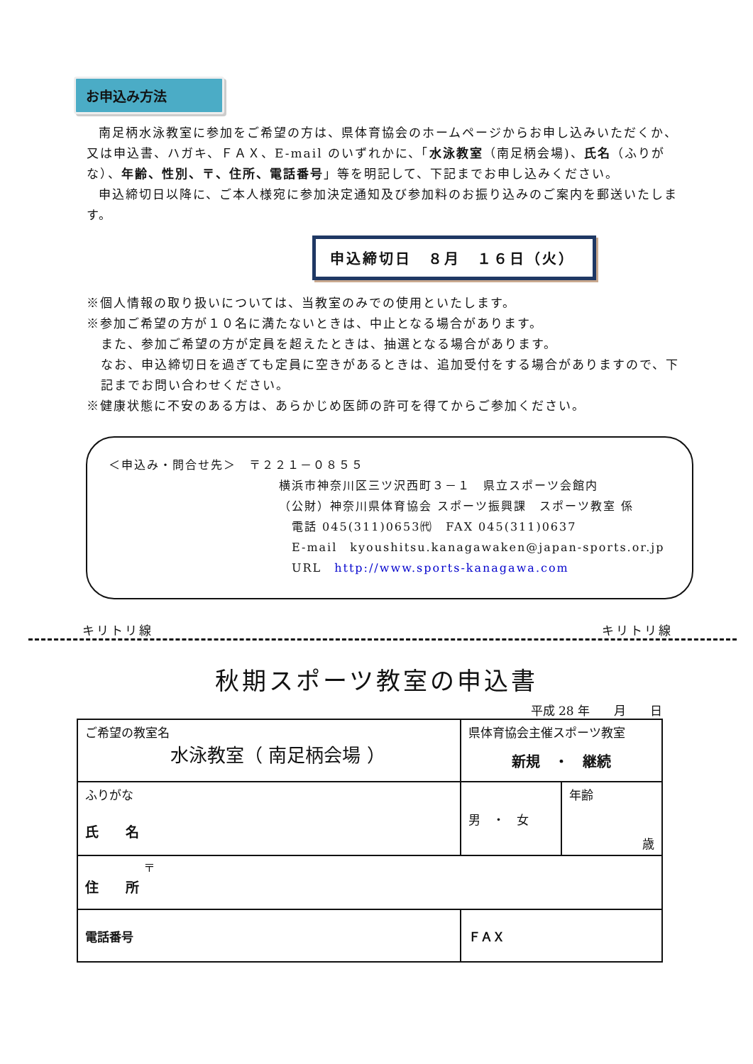お申込み方法
南足柄水泳教室に参加をご希望の方は、県体育協会のホームページからお申し込みいただくか、又は申込書、ハガキ、ＦＡＸ、E-mail のいずれかに、「水泳教室（南足柄会場)、氏名（ふりがな）、年齢、性別、〒、住所、電話番号」等を明記して、下記までお申し込みください。
申込締切日以降に、ご本人様宛に参加決定通知及び参加料のお振り込みのご案内を郵送いたします。
申込締切日　８月　１６日（火）
※個人情報の取り扱いについては、当教室のみでの使用といたします。
※参加ご希望の方が１０名に満たないときは、中止となる場合があります。
また、参加ご希望の方が定員を超えたときは、抽選となる場合があります。
なお、申込締切日を過ぎても定員に空きがあるときは、追加受付をする場合がありますので、下記までお問い合わせください。
※健康状態に不安のある方は、あらかじめ医師の許可を得てからご参加ください。
＜申込み・問合せ先＞　〒２２１－０８５５
横浜市神奈川区三ツ沢西町３－１　県立スポーツ会館内
（公財）神奈川県体育協会 スポーツ振興課　スポーツ教室 係
　電話 045(311)0653㈹　FAX 045(311)0637
　E-mail　kyoushitsu.kanagawaken@japan-sports.or.jp
　URL　http://www.sports-kanagawa.com
キリトリ線 キリトリ線
秋期スポーツ教室の申込書
平成 28 年　　月　　日
| ご希望の教室名 水泳教室（ 南足柄会場 ） | | 県体育協会主催スポーツ教室 新規 ・ 継続 | |
| ふりがな 氏 名 | | 男 ・ 女 | 年齢 歳 |
| 〒 住 所 | | | |
| 電話番号 | ＦＡＸ | | |